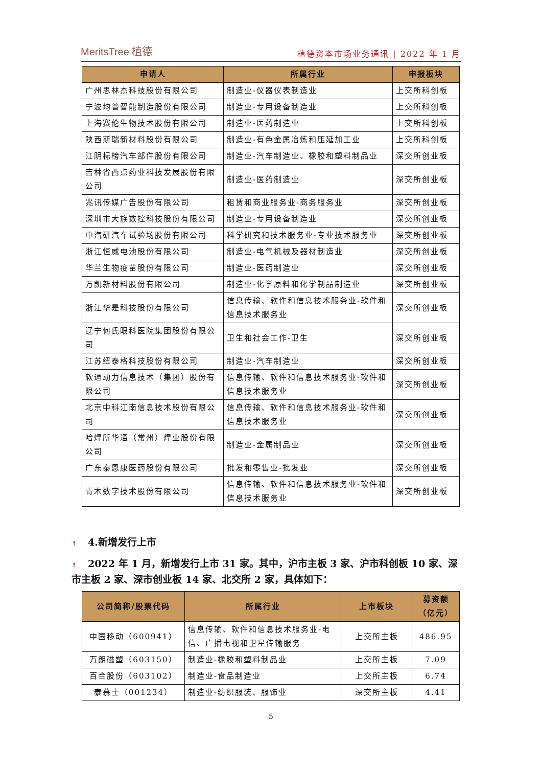MeritsTree 植德
植德资本市场业务通讯 | 2022 年 1 月
| 申请人 | 所属行业 | 申报板块 |
| --- | --- | --- |
| 广州思林杰科技股份有限公司 | 制造业-仪器仪表制造业 | 上交所科创板 |
| 宁波均普智能制造股份有限公司 | 制造业-专用设备制造业 | 上交所科创板 |
| 上海赛伦生物技术股份有限公司 | 制造业-医药制造业 | 上交所科创板 |
| 陕西斯瑞新材料股份有限公司 | 制造业-有色金属冶炼和压延加工业 | 上交所科创板 |
| 江阴标榜汽车部件股份有限公司 | 制造业-汽车制造业、橡胶和塑料制品业 | 深交所创业板 |
| 吉林省西点药业科技发展股份有限公司 | 制造业-医药制造业 | 深交所创业板 |
| 兆讯传媒广告股份有限公司 | 租赁和商业服务业-商务服务业 | 深交所创业板 |
| 深圳市大族数控科技股份有限公司 | 制造业-专用设备制造业 | 深交所创业板 |
| 中汽研汽车试验场股份有限公司 | 科学研究和技术服务业-专业技术服务业 | 深交所创业板 |
| 浙江恒威电池股份有限公司 | 制造业-电气机械及器材制造业 | 深交所创业板 |
| 华兰生物疫苗股份有限公司 | 制造业-医药制造业 | 深交所创业板 |
| 万凯新材料股份有限公司 | 制造业-化学原料和化学制品制造业 | 深交所创业板 |
| 浙江华是科技股份有限公司 | 信息传输、软件和信息技术服务业-软件和信息技术服务业 | 深交所创业板 |
| 辽宁何氏眼科医院集团股份有限公司 | 卫生和社会工作-卫生 | 深交所创业板 |
| 江苏纽泰格科技股份有限公司 | 制造业-汽车制造业 | 深交所创业板 |
| 软通动力信息技术（集团）股份有限公司 | 信息传输、软件和信息技术服务业-软件和信息技术服务业 | 深交所创业板 |
| 北京中科江南信息技术股份有限公司 | 信息传输、软件和信息技术服务业-软件和信息技术服务业 | 深交所创业板 |
| 哈焊所华通（常州）焊业股份有限公司 | 制造业-金属制品业 | 深交所创业板 |
| 广东泰恩康医药股份有限公司 | 批发和零售业-批发业 | 深交所创业板 |
| 青木数字技术股份有限公司 | 信息传输、软件和信息技术服务业-软件和信息技术服务业 | 深交所创业板 |
↟ 4.新增发行上市
↟ 2022 年 1 月，新增发行上市 31 家。其中，沪市主板 3 家、沪市科创板 10 家、深市主板 2 家、深市创业板 14 家、北交所 2 家，具体如下：
| 公司简称/股票代码 | 所属行业 | 上市板块 | 募资额（亿元） |
| --- | --- | --- | --- |
| 中国移动（600941） | 信息传输、软件和信息技术服务业-电信、广播电视和卫星传输服务 | 上交所主板 | 486.95 |
| 万朗磁塑（603150） | 制造业-橡胶和塑料制品业 | 上交所主板 | 7.09 |
| 百合股份（603102） | 制造业-食品制造业 | 上交所主板 | 6.74 |
| 泰慕士（001234） | 制造业-纺织服装、服饰业 | 深交所主板 | 4.41 |
5